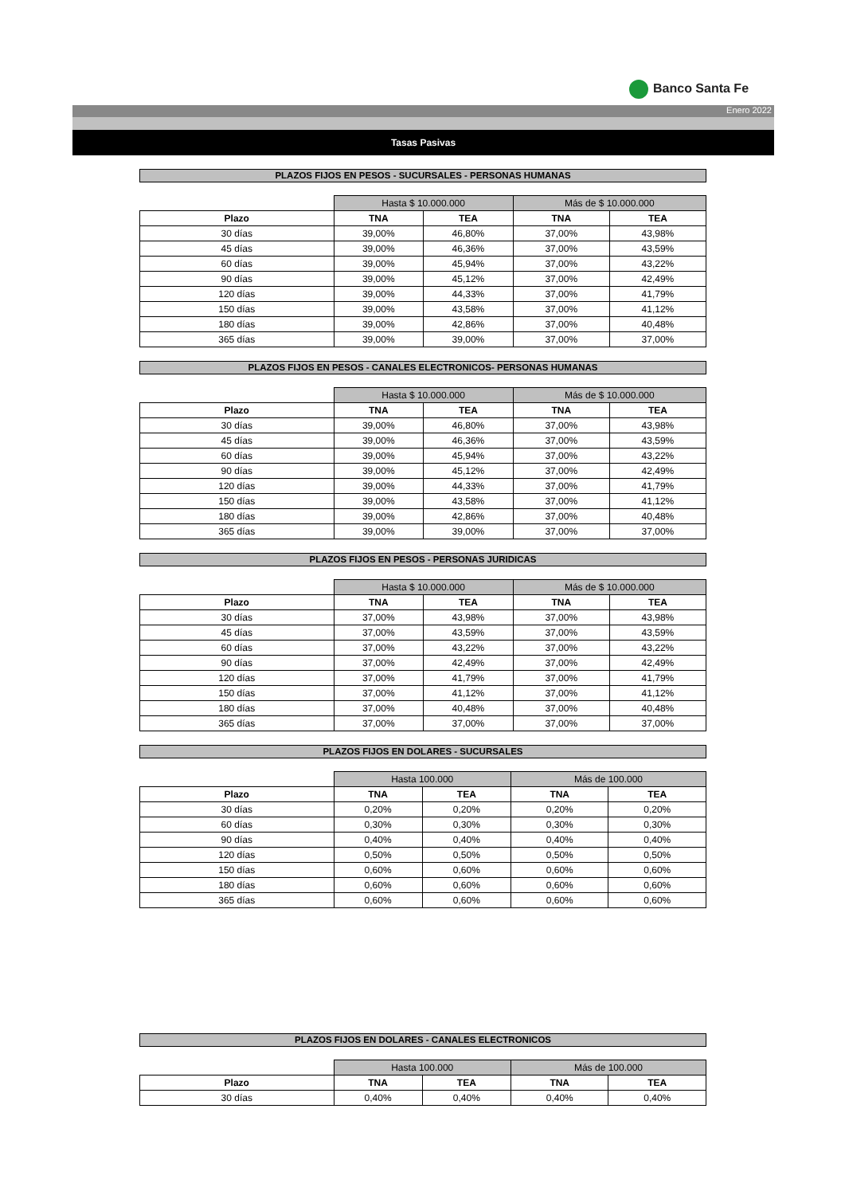Banco Santa Fe
Enero 2022
Tasas Pasivas
PLAZOS FIJOS EN PESOS - SUCURSALES - PERSONAS HUMANAS
| | Hasta $ 10.000.000 | | Más de $ 10.000.000 | |
| Plazo | TNA | TEA | TNA | TEA |
| 30 días | 39,00% | 46,80% | 37,00% | 43,98% |
| 45 días | 39,00% | 46,36% | 37,00% | 43,59% |
| 60 días | 39,00% | 45,94% | 37,00% | 43,22% |
| 90 días | 39,00% | 45,12% | 37,00% | 42,49% |
| 120 días | 39,00% | 44,33% | 37,00% | 41,79% |
| 150 días | 39,00% | 43,58% | 37,00% | 41,12% |
| 180 días | 39,00% | 42,86% | 37,00% | 40,48% |
| 365 días | 39,00% | 39,00% | 37,00% | 37,00% |
PLAZOS FIJOS EN PESOS - CANALES ELECTRONICOS- PERSONAS HUMANAS
| | Hasta $ 10.000.000 | | Más de $ 10.000.000 | |
| Plazo | TNA | TEA | TNA | TEA |
| 30 días | 39,00% | 46,80% | 37,00% | 43,98% |
| 45 días | 39,00% | 46,36% | 37,00% | 43,59% |
| 60 días | 39,00% | 45,94% | 37,00% | 43,22% |
| 90 días | 39,00% | 45,12% | 37,00% | 42,49% |
| 120 días | 39,00% | 44,33% | 37,00% | 41,79% |
| 150 días | 39,00% | 43,58% | 37,00% | 41,12% |
| 180 días | 39,00% | 42,86% | 37,00% | 40,48% |
| 365 días | 39,00% | 39,00% | 37,00% | 37,00% |
PLAZOS FIJOS EN PESOS - PERSONAS JURIDICAS
| | Hasta $ 10.000.000 | | Más de $ 10.000.000 | |
| Plazo | TNA | TEA | TNA | TEA |
| 30 días | 37,00% | 43,98% | 37,00% | 43,98% |
| 45 días | 37,00% | 43,59% | 37,00% | 43,59% |
| 60 días | 37,00% | 43,22% | 37,00% | 43,22% |
| 90 días | 37,00% | 42,49% | 37,00% | 42,49% |
| 120 días | 37,00% | 41,79% | 37,00% | 41,79% |
| 150 días | 37,00% | 41,12% | 37,00% | 41,12% |
| 180 días | 37,00% | 40,48% | 37,00% | 40,48% |
| 365 días | 37,00% | 37,00% | 37,00% | 37,00% |
PLAZOS FIJOS EN DOLARES - SUCURSALES
| | Hasta 100.000 | | Más de 100.000 | |
| Plazo | TNA | TEA | TNA | TEA |
| 30 días | 0,20% | 0,20% | 0,20% | 0,20% |
| 60 días | 0,30% | 0,30% | 0,30% | 0,30% |
| 90 días | 0,40% | 0,40% | 0,40% | 0,40% |
| 120 días | 0,50% | 0,50% | 0,50% | 0,50% |
| 150 días | 0,60% | 0,60% | 0,60% | 0,60% |
| 180 días | 0,60% | 0,60% | 0,60% | 0,60% |
| 365 días | 0,60% | 0,60% | 0,60% | 0,60% |
PLAZOS FIJOS EN DOLARES - CANALES ELECTRONICOS
| | Hasta 100.000 | | Más de 100.000 | |
| Plazo | TNA | TEA | TNA | TEA |
| 30 días | 0,40% | 0,40% | 0,40% | 0,40% |